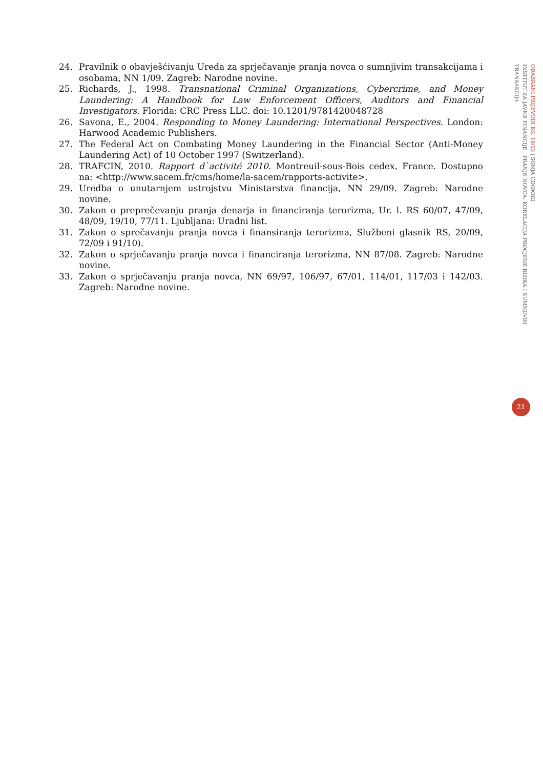24. Pravilnik o obavješćivanju Ureda za sprječavanje pranja novca o sumnjivim transakcijama i osobama, NN 1/09. Zagreb: Narodne novine.
25. Richards, J., 1998. Transnational Criminal Organizations, Cybercrime, and Money Laundering: A Handbook for Law Enforcement Officers, Auditors and Financial Investigators. Florida: CRC Press LLC. doi: 10.1201/9781420048728
26. Savona, E., 2004. Responding to Money Laundering: International Perspectives. London: Harwood Academic Publishers.
27. The Federal Act on Combating Money Laundering in the Financial Sector (Anti-Money Laundering Act) of 10 October 1997 (Switzerland).
28. TRAFCIN, 2010. Rapport d`activité 2010. Montreuil-sous-Bois cedex, France. Dostupno na: <http://www.sacem.fr/cms/home/la-sacem/rapports-activite>.
29. Uredba o unutarnjem ustrojstvu Ministarstva financija, NN 29/09. Zagreb: Narodne novine.
30. Zakon o preprečevanju pranja denarja in financiranja terorizma, Ur. l. RS 60/07, 47/09, 48/09, 19/10, 77/11. Ljubljana: Uradni list.
31. Zakon o sprečavanju pranja novca i finansiranja terorizma, Službeni glasnik RS, 20/09, 72/09 i 91/10).
32. Zakon o sprječavanju pranja novca i financiranja terorizma, NN 87/08. Zagreb: Narodne novine.
33. Zakon o sprječavanju pranja novca, NN 69/97, 106/97, 67/01, 114/01, 117/03 i 142/03. Zagreb: Narodne novine.
ODABRANI PRIJEVODI BR. 16/13 | SONJA CINDORI
INSTITUT ZA JAVNE FINANCIJE PRANJE NOVCA: KORELACIJA PROCJENE RIZIKA I SUMNJIVIH TRANSAKCIJA
21